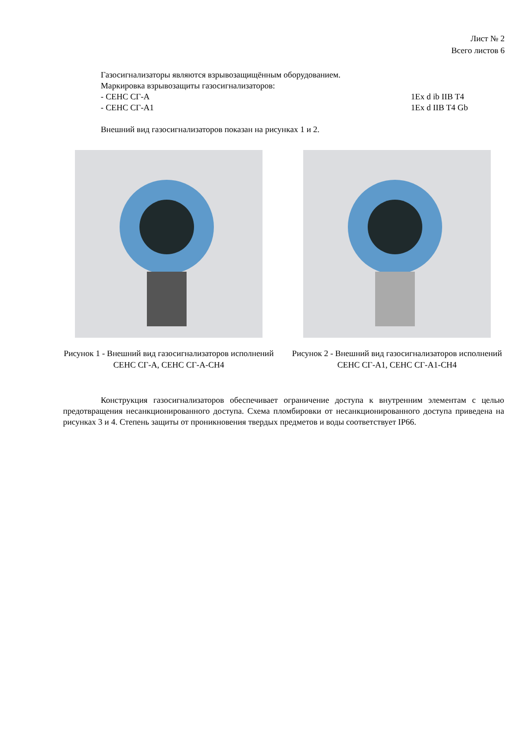Лист № 2
Всего листов 6
Газосигнализаторы являются взрывозащищённым оборудованием.
Маркировка взрывозащиты газосигнализаторов:
- СЕНС СГ-А 1Ex d ib IIB T4
- СЕНС СГ-А1 1Ex d IIB T4 Gb
Внешний вид газосигнализаторов показан на рисунках 1 и 2.
Рисунок 1 - Внешний вид газосигнализаторов исполнений СЕНС СГ-А, СЕНС СГ-А-CH4
Рисунок 2 - Внешний вид газосигнализаторов исполнений СЕНС СГ-А1, СЕНС СГ-А1-CH4
Конструкция газосигнализаторов обеспечивает ограничение доступа к внутренним элементам с целью предотвращения несанкционированного доступа. Схема пломбировки от несанкционированного доступа приведена на рисунках 3 и 4. Степень защиты от проникновения твердых предметов и воды соответствует IP66.